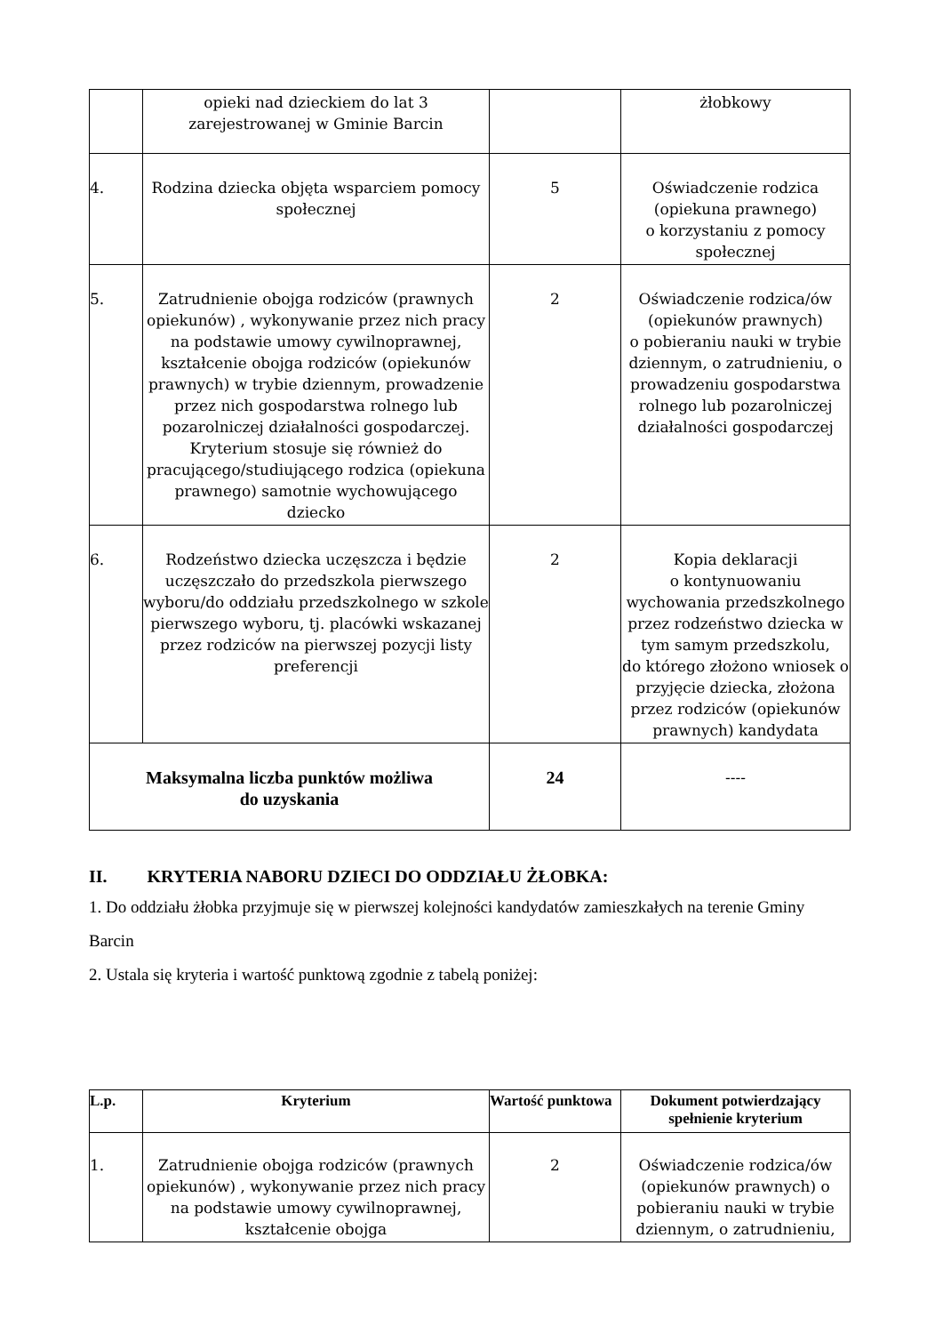| | opieki nad dzieckiem do lat 3 zarejestrowanej w Gminie Barcin | | żłobkowy |
| 4. | Rodzina dziecka objęta wsparciem pomocy społecznej | 5 | Oświadczenie rodzica (opiekuna prawnego) o korzystaniu z pomocy społecznej |
| 5. | Zatrudnienie obojga rodziców (prawnych opiekunów) , wykonywanie przez nich pracy na podstawie umowy cywilnoprawnej, kształcenie obojga rodziców (opiekunów prawnych) w trybie dziennym, prowadzenie przez nich gospodarstwa rolnego lub pozarolniczej działalności gospodarczej. Kryterium stosuje się również do pracującego/studiującego rodzica (opiekuna prawnego) samotnie wychowującego dziecko | 2 | Oświadczenie rodzica/ów (opiekunów prawnych) o pobieraniu nauki w trybie dziennym, o zatrudnieniu, o prowadzeniu gospodarstwa rolnego lub pozarolniczej działalności gospodarczej |
| 6. | Rodzeństwo dziecka uczęszcza i będzie uczęszczało do przedszkola pierwszego wyboru/do oddziału przedszkolnego w szkole pierwszego wyboru, tj. placówki wskazanej przez rodziców na pierwszej pozycji listy preferencji | 2 | Kopia deklaracji o kontynuowaniu wychowania przedszkolnego przez rodzeństwo dziecka w tym samym przedszkolu, do którego złożono wniosek o przyjęcie dziecka, złożona przez rodziców (opiekunów prawnych) kandydata |
| Maksymalna liczba punktów możliwa do uzyskania | | 24 | ---- |
II. KRYTERIA NABORU DZIECI DO ODDZIAŁU ŻŁOBKA:
1. Do oddziału żłobka przyjmuje się w pierwszej kolejności kandydatów zamieszkałych na terenie Gminy Barcin
2. Ustala się kryteria i wartość punktową zgodnie z tabelą poniżej:
| L.p. | Kryterium | Wartość punktowa | Dokument potwierdzający spełnienie kryterium |
| --- | --- | --- | --- |
| 1. | Zatrudnienie obojga rodziców (prawnych opiekunów) , wykonywanie przez nich pracy na podstawie umowy cywilnoprawnej, kształcenie obojga | 2 | Oświadczenie rodzica/ów (opiekunów prawnych) o pobieraniu nauki w trybie dziennym, o zatrudnieniu, |